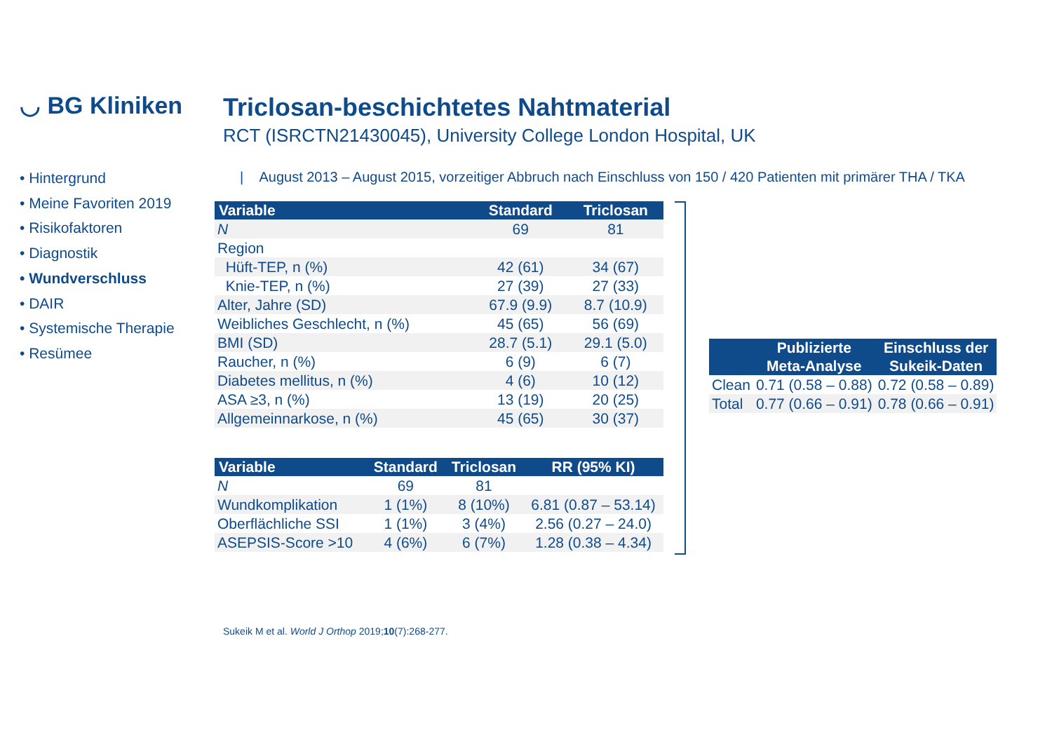◡ BG Kliniken
• Hintergrund
• Meine Favoriten 2019
• Risikofaktoren
• Diagnostik
• Wundverschluss
• DAIR
• Systemische Therapie
• Resümee
Triclosan-beschichtetes Nahtmaterial
RCT (ISRCTN21430045), University College London Hospital, UK
| August 2013 – August 2015, vorzeitiger Abbruch nach Einschluss von 150 / 420 Patienten mit primärer THA / TKA
| Variable | Standard | Triclosan |
| --- | --- | --- |
| N | 69 | 81 |
| Region | | |
| Hüft-TEP, n (%) | 42 (61) | 34 (67) |
| Knie-TEP, n (%) | 27 (39) | 27 (33) |
| Alter, Jahre (SD) | 67.9 (9.9) | 8.7 (10.9) |
| Weibliches Geschlecht, n (%) | 45 (65) | 56 (69) |
| BMI (SD) | 28.7 (5.1) | 29.1 (5.0) |
| Raucher, n (%) | 6 (9) | 6 (7) |
| Diabetes mellitus, n (%) | 4 (6) | 10 (12) |
| ASA ≥3, n (%) | 13 (19) | 20 (25) |
| Allgemeinnarkose, n (%) | 45 (65) | 30 (37) |
| Variable | Standard | Triclosan | RR (95% KI) |
| --- | --- | --- | --- |
| N | 69 | 81 | |
| Wundkomplikation | 1 (1%) | 8 (10%) | 6.81 (0.87 – 53.14) |
| Oberflächliche SSI | 1 (1%) | 3 (4%) | 2.56 (0.27 – 24.0) |
| ASEPSIS-Score >10 | 4 (6%) | 6 (7%) | 1.28 (0.38 – 4.34) |
| | Publizierte Meta-Analyse | Einschluss der Sukeik-Daten |
| --- | --- | --- |
| Clean | 0.71 (0.58 – 0.88) | 0.72 (0.58 – 0.89) |
| Total | 0.77 (0.66 – 0.91) | 0.78 (0.66 – 0.91) |
Sukeik M et al. World J Orthop 2019;10(7):268-277.